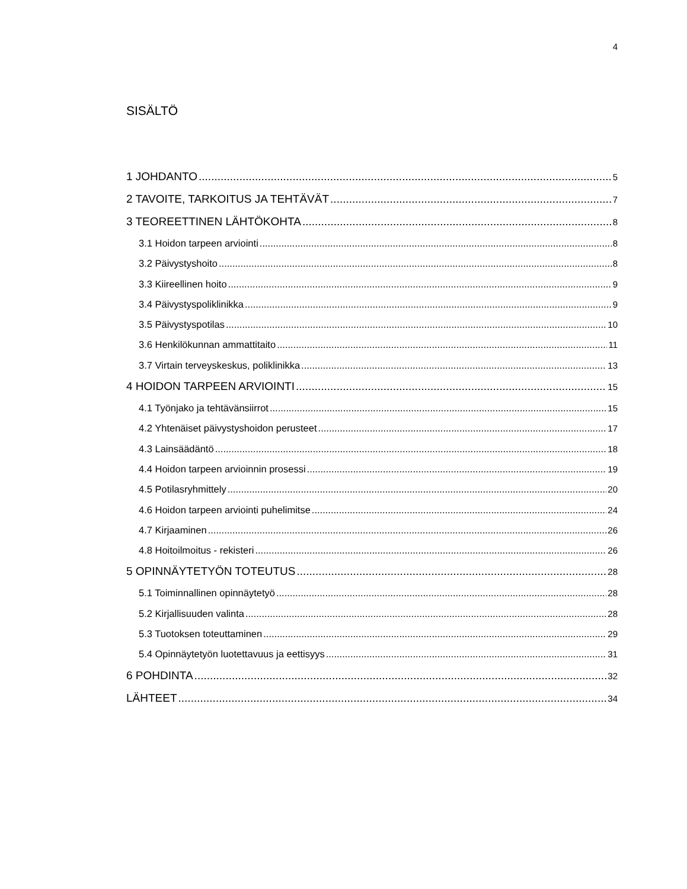4
SISÄLTÖ
1 JOHDANTO 5
2 TAVOITE, TARKOITUS JA TEHTÄVÄT 7
3 TEOREETTINEN LÄHTÖKOHTA 8
3.1 Hoidon tarpeen arviointi 8
3.2 Päivystyshoito 8
3.3 Kiireellinen hoito 9
3.4 Päivystyspoliklinikka 9
3.5 Päivystyspotilas 10
3.6 Henkilökunnan ammattitaito 11
3.7 Virtain terveyskeskus, poliklinikka 13
4 HOIDON TARPEEN ARVIOINTI 15
4.1 Työnjako ja tehtävänsiirrot 15
4.2 Yhtenäiset päivystyshoidon perusteet 17
4.3 Lainsäädäntö 18
4.4 Hoidon tarpeen arvioinnin prosessi 19
4.5 Potilasryhmittely 20
4.6 Hoidon tarpeen arviointi puhelimitse 24
4.7 Kirjaaminen 26
4.8 Hoitoilmoitus - rekisteri 26
5 OPINNÄYTETYÖN TOTEUTUS 28
5.1 Toiminnallinen opinnäytetyö 28
5.2 Kirjallisuuden valinta 28
5.3 Tuotoksen toteuttaminen 29
5.4 Opinnäytetyön luotettavuus ja eettisyys 31
6 POHDINTA 32
LÄHTEET 34